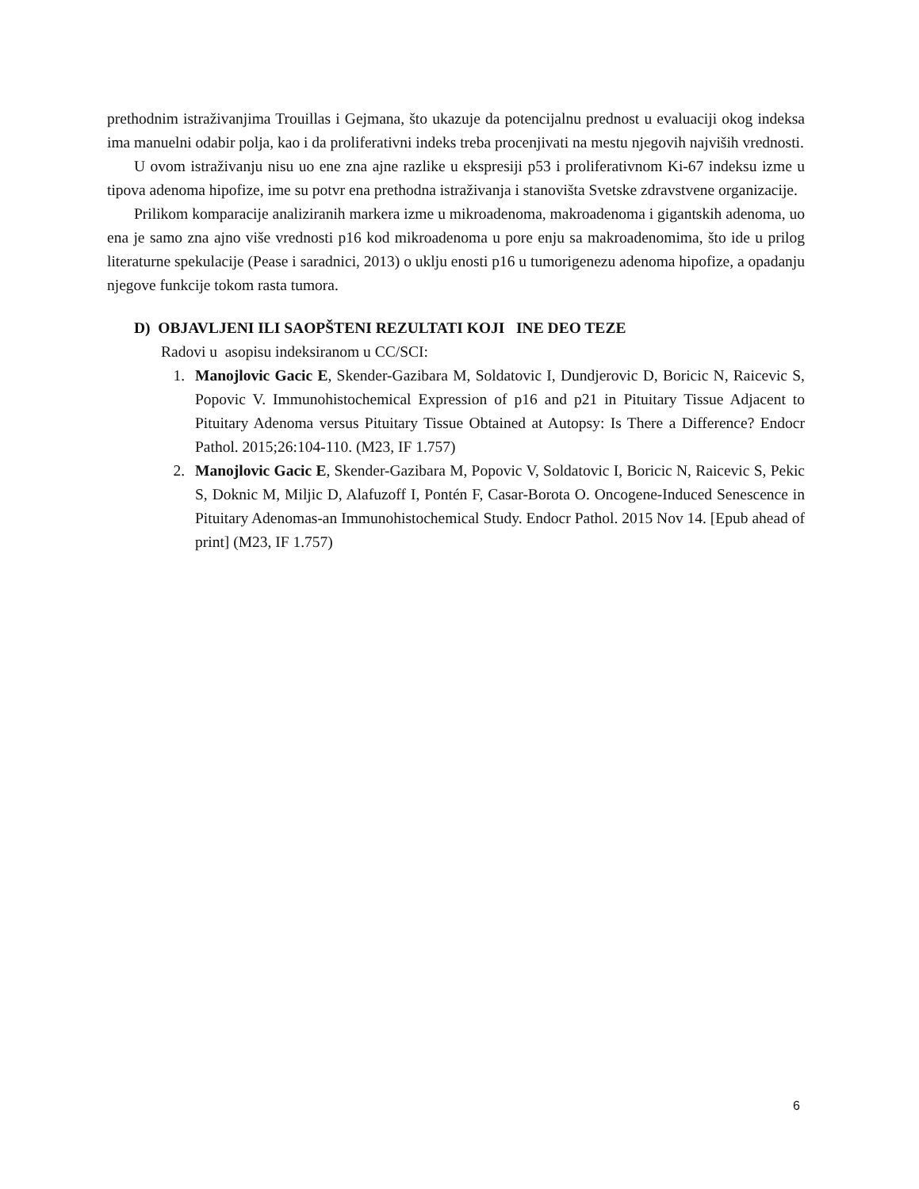prethodnim istraživanjima Trouillas i Gejmana, što ukazuje da potencijalnu prednost u evaluaciji okog indeksa ima manuelni odabir polja, kao i da proliferativni indeks treba procenjivati na mestu njegovih najviših vrednosti.
U ovom istraživanju nisu uo ene zna ajne razlike u ekspresiji p53 i proliferativnom Ki-67 indeksu izme u tipova adenoma hipofize, ime su potvr ena prethodna istraživanja i stanovišta Svetske zdravstvene organizacije.
Prilikom komparacije analiziranih markera izme u mikroadenoma, makroadenoma i gigantskih adenoma, uo ena je samo zna ajno više vrednosti p16 kod mikroadenoma u pore enju sa makroadenomima, što ide u prilog literaturne spekulacije (Pease i saradnici, 2013) o uklju enosti p16 u tumorigenezu adenoma hipofize, a opadanju njegove funkcije tokom rasta tumora.
D) OBJAVLJENI ILI SAOPŠTENI REZULTATI KOJI INE DEO TEZE
Radovi u asopisu indeksiranom u CC/SCI:
1. Manojlovic Gacic E, Skender-Gazibara M, Soldatovic I, Dundjerovic D, Boricic N, Raicevic S, Popovic V. Immunohistochemical Expression of p16 and p21 in Pituitary Tissue Adjacent to Pituitary Adenoma versus Pituitary Tissue Obtained at Autopsy: Is There a Difference? Endocr Pathol. 2015;26:104-110. (M23, IF 1.757)
2. Manojlovic Gacic E, Skender-Gazibara M, Popovic V, Soldatovic I, Boricic N, Raicevic S, Pekic S, Doknic M, Miljic D, Alafuzoff I, Pontén F, Casar-Borota O. Oncogene-Induced Senescence in Pituitary Adenomas-an Immunohistochemical Study. Endocr Pathol. 2015 Nov 14. [Epub ahead of print] (M23, IF 1.757)
6